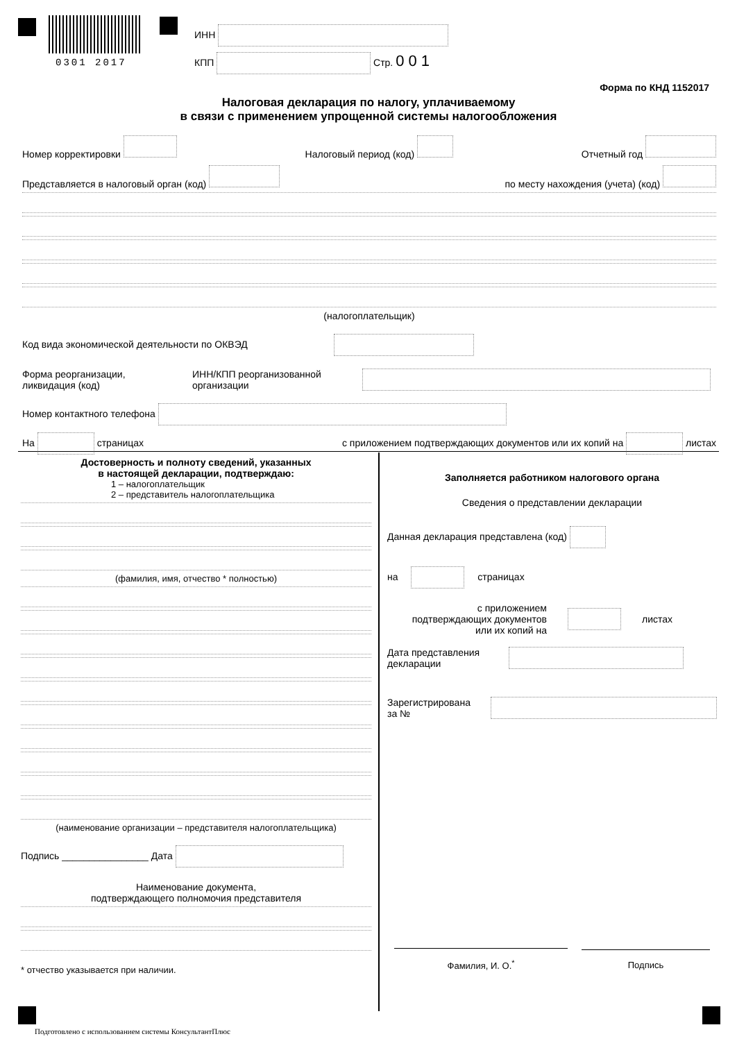0301 2017
ИНН
КПП Стр. 0 0 1
Форма по КНД 1152017
Налоговая декларация по налогу, уплачиваемому
в связи с применением упрощенной системы налогообложения
Номер корректировки Налоговый период (код) Отчетный год
Представляется в налоговый орган (код) по месту нахождения (учета) (код)
(налогоплательщик)
Код вида экономической деятельности по ОКВЭД
Форма реорганизации,
ликвидация (код) ИНН/КПП реорганизованной
организации
Номер контактного телефона
На страницах с приложением подтверждающих документов или их копий на листах
Достоверность и полноту сведений, указанных
в настоящей декларации, подтверждаю:
1 – налогоплательщик
2 – представитель налогоплательщика
(фамилия, имя, отчество * полностью)
(наименование организации – представителя налогоплательщика)
Подпись ________________ Дата
Наименование документа,
подтверждающего полномочия представителя
* отчество указывается при наличии.
Заполняется работником налогового органа
Сведения о представлении декларации
Данная декларация представлена (код)
на страницах
с приложением
подтверждающих документов
или их копий на листах
Дата представления
декларации
Зарегистрирована
за №
Фамилия, И. О.<sup>*</sup> Подпись
Подготовлено с использованием системы КонсультантПлюс